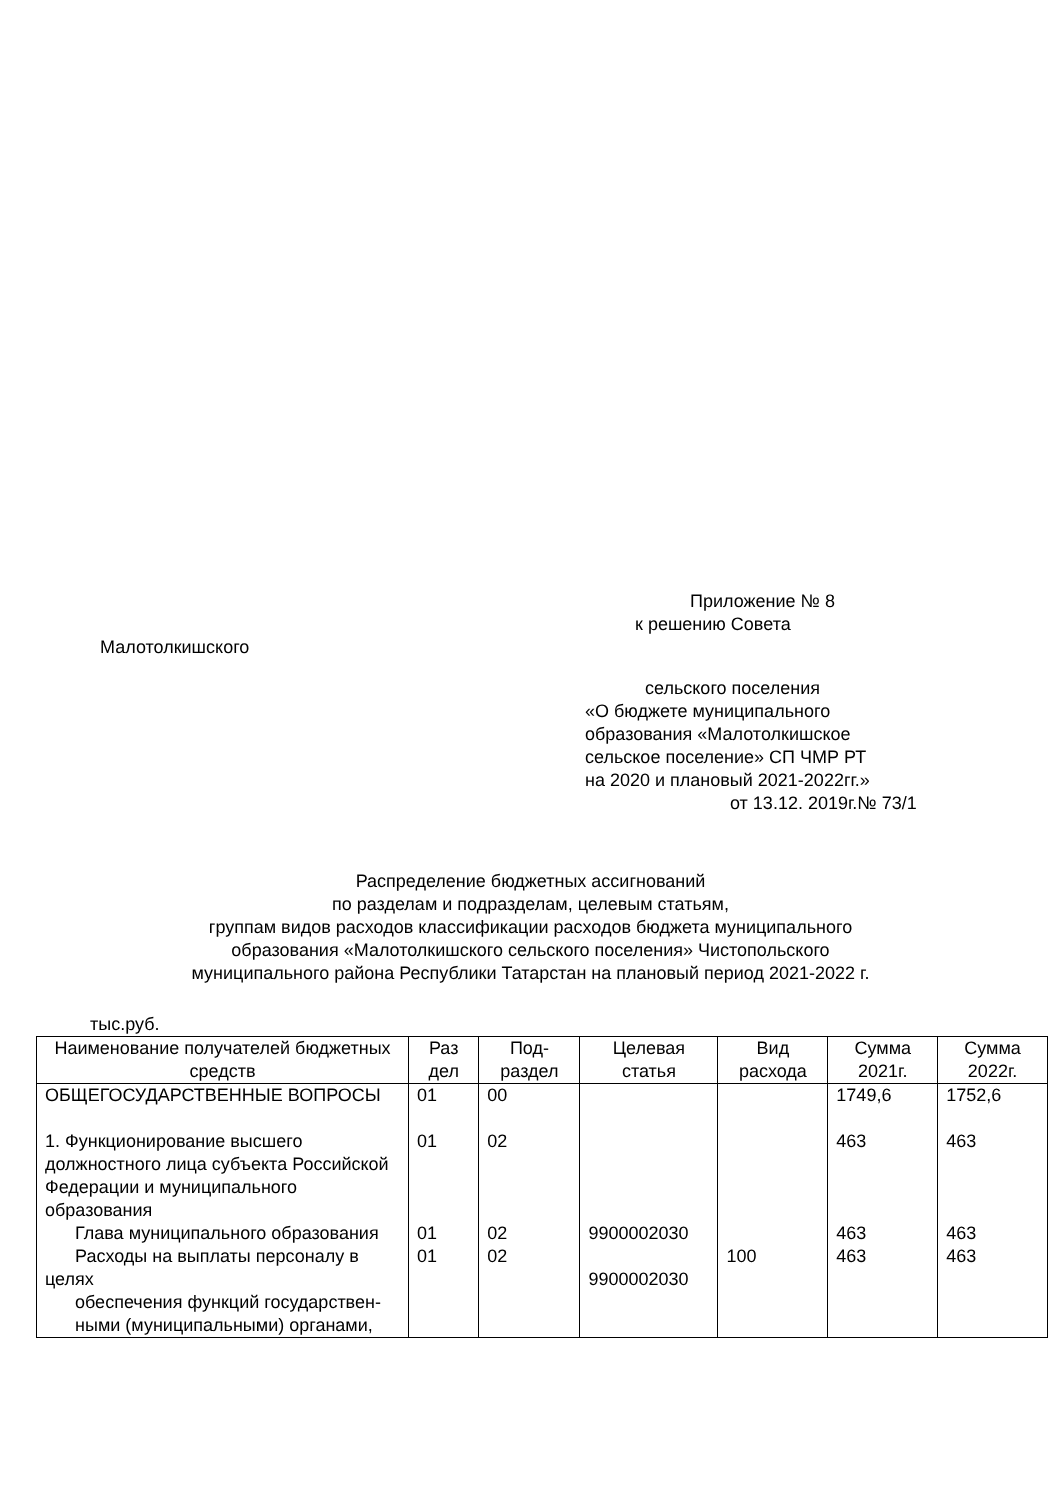Приложение № 8
к решению Совета
Малотолкишского
сельского поселения
«О бюджете муниципального
образования «Малотолкишское
сельское поселение» СП ЧМР РТ
на 2020 и плановый 2021-2022гг.»
от 13.12. 2019г.№ 73/1
Распределение бюджетных ассигнований
по разделам и подразделам, целевым статьям,
группам видов расходов классификации расходов бюджета муниципального
образования «Малотолкишского сельского поселения» Чистопольского
муниципального района Республики Татарстан на плановый период 2021-2022 г.
тыс.руб.
| Наименование получателей бюджетных средств | Раз дел | Под-раздел | Целевая статья | Вид расхода | Сумма 2021г. | Сумма 2022г. |
| --- | --- | --- | --- | --- | --- | --- |
| ОБЩЕГОСУДАРСТВЕННЫЕ ВОПРОСЫ 1. Функционирование высшего должностного лица субъекта Российской Федерации и муниципального образования Глава муниципального образования Расходы на выплаты персоналу в целях обеспечения функций государствен- ными (муниципальными) органами, | 01 01 01 01 | 00 02 02 02 | 9900002030 9900002030 | 100 | 1749,6 463 463 463 | 1752,6 463 463 463 |